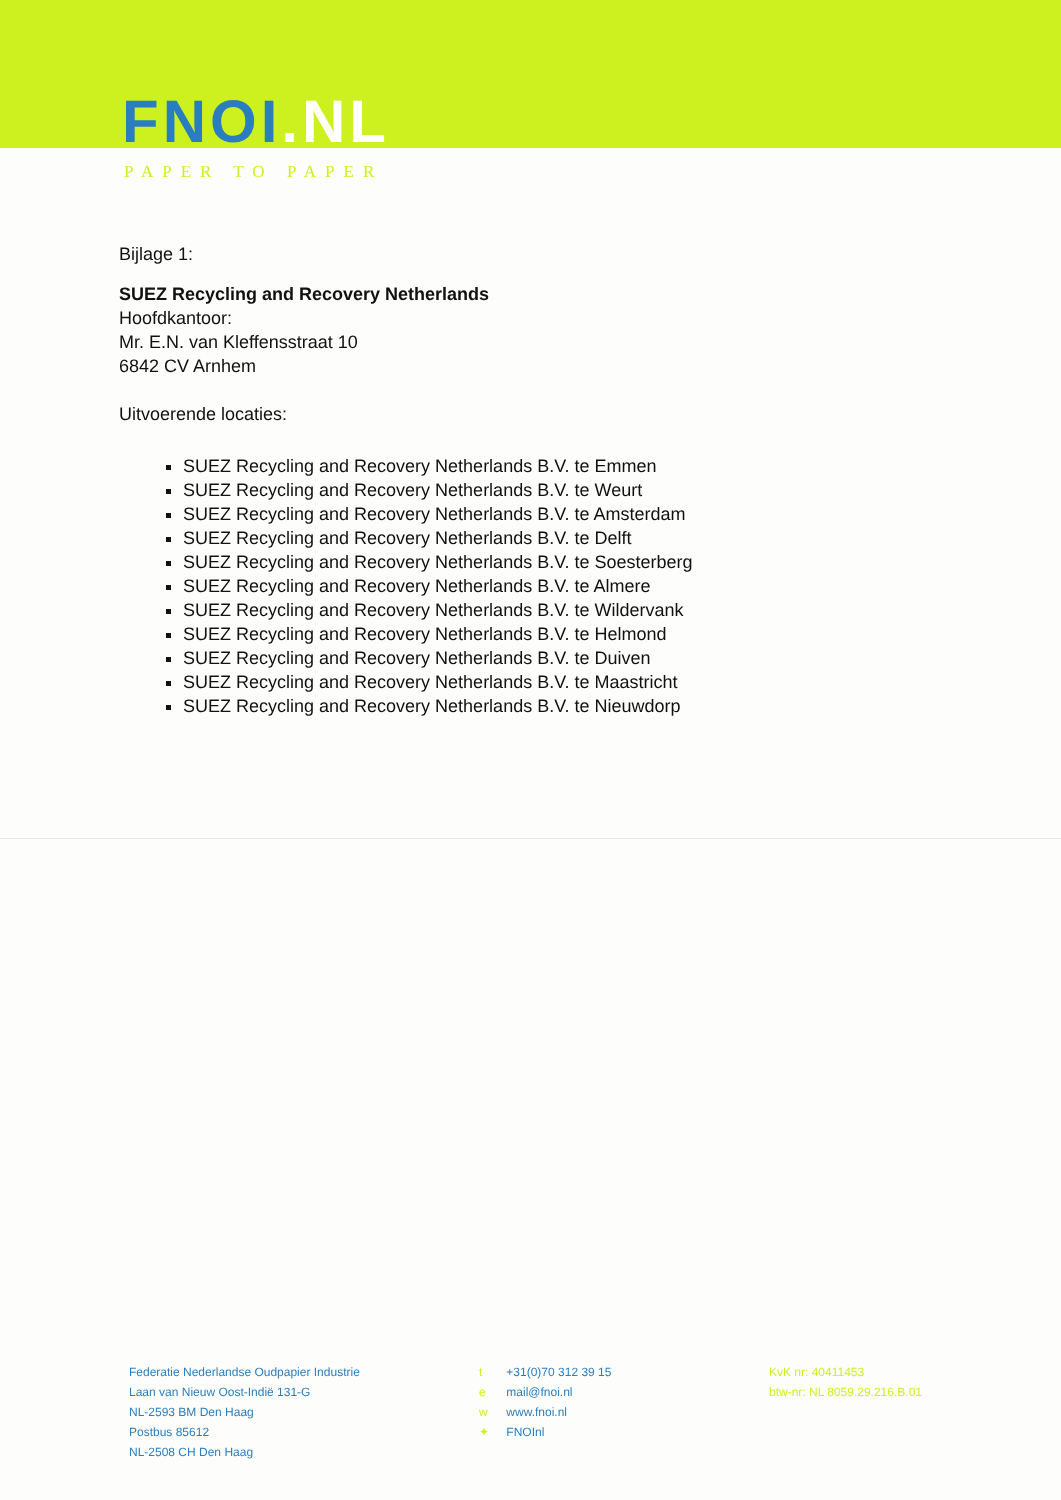FNOI.NL
PAPER TO PAPER
Bijlage 1:
SUEZ Recycling and Recovery Netherlands
Hoofdkantoor:
Mr. E.N. van Kleffensstraat 10
6842 CV Arnhem
Uitvoerende locaties:
SUEZ Recycling and Recovery Netherlands B.V. te Emmen
SUEZ Recycling and Recovery Netherlands B.V. te Weurt
SUEZ Recycling and Recovery Netherlands B.V. te Amsterdam
SUEZ Recycling and Recovery Netherlands B.V. te Delft
SUEZ Recycling and Recovery Netherlands B.V. te Soesterberg
SUEZ Recycling and Recovery Netherlands B.V. te Almere
SUEZ Recycling and Recovery Netherlands B.V. te Wildervank
SUEZ Recycling and Recovery Netherlands B.V. te Helmond
SUEZ Recycling and Recovery Netherlands B.V. te Duiven
SUEZ Recycling and Recovery Netherlands B.V. te Maastricht
SUEZ Recycling and Recovery Netherlands B.V. te Nieuwdorp
Federatie Nederlandse Oudpapier Industrie
Laan van Nieuw Oost-Indië 131-G
NL-2593 BM Den Haag
Postbus 85612
NL-2508 CH Den Haag
t +31(0)70 312 39 15
e mail@fnoi.nl
w www.fnoi.nl
✦ FNOInl
KvK nr: 40411453
btw-nr: NL 8059.29.216.B.01